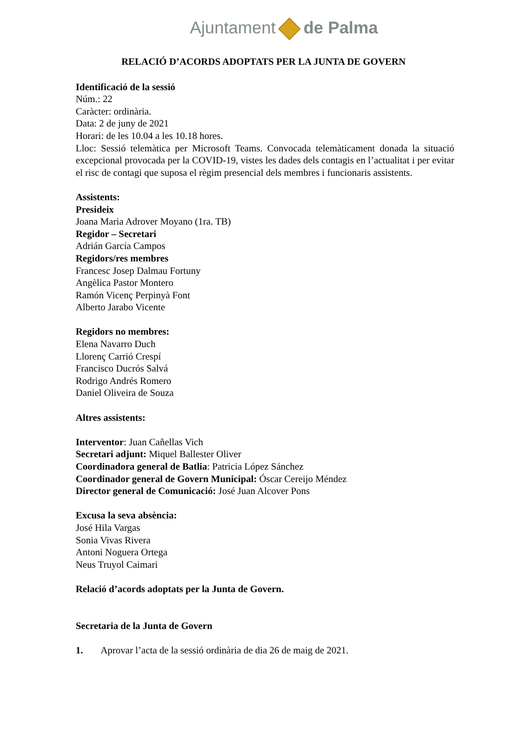Ajuntament de Palma
RELACIÓ D’ACORDS ADOPTATS PER LA JUNTA DE GOVERN
Identificació de la sessió
Núm.: 22
Caràcter: ordinària.
Data: 2 de juny de 2021
Horari: de les 10.04 a les 10.18 hores.
Lloc: Sessió telemàtica per Microsoft Teams. Convocada telemàticament donada la situació excepcional provocada per la COVID-19, vistes les dades dels contagis en l’actualitat i per evitar el risc de contagi que suposa el règim presencial dels membres i funcionaris assistents.
Assistents:
Presideix
Joana Maria Adrover Moyano (1ra. TB)
Regidor – Secretari
Adrián García Campos
Regidors/res membres
Francesc Josep Dalmau Fortuny
Angèlica Pastor Montero
Ramón Vicenç Perpinyà Font
Alberto Jarabo Vicente
Regidors no membres:
Elena Navarro Duch
Llorenç Carrió Crespí
Francisco Ducrós Salvá
Rodrigo Andrés Romero
Daniel Oliveira de Souza
Altres assistents:
Interventor: Juan Cañellas Vich
Secretari adjunt: Miquel Ballester Oliver
Coordinadora general de Batlia: Patricia López Sánchez
Coordinador general de Govern Municipal: Óscar Cereijo Méndez
Director general de Comunicació: José Juan Alcover Pons
Excusa la seva absència:
José Hila Vargas
Sonia Vivas Rivera
Antoni Noguera Ortega
Neus Truyol Caimari
Relació d’acords adoptats per la Junta de Govern.
Secretaria de la Junta de Govern
1. Aprovar l’acta de la sessió ordinària de dia 26 de maig de 2021.